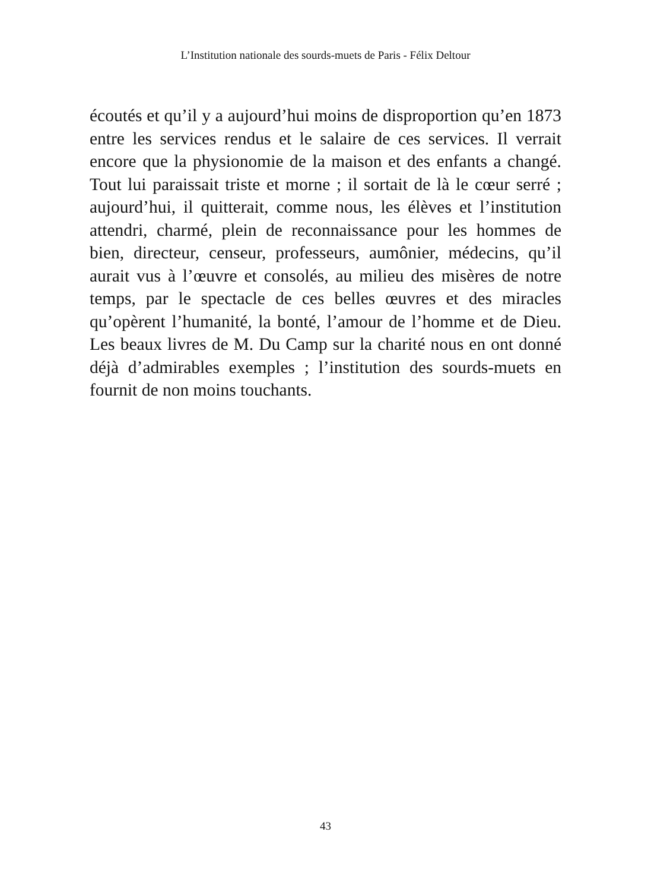L’Institution nationale des sourds-muets de Paris - Félix Deltour
écoutés et qu’il y a aujourd’hui moins de disproportion qu’en 1873 entre les services rendus et le salaire de ces services. Il verrait encore que la physionomie de la maison et des enfants a changé. Tout lui paraissait triste et morne ; il sortait de là le cœur serré ; aujourd’hui, il quitterait, comme nous, les élèves et l’institution attendri, charmé, plein de reconnaissance pour les hommes de bien, directeur, censeur, professeurs, aumônier, médecins, qu’il aurait vus à l’œuvre et consolés, au milieu des misères de notre temps, par le spectacle de ces belles œuvres et des miracles qu’opèrent l’humanité, la bonté, l’amour de l’homme et de Dieu. Les beaux livres de M. Du Camp sur la charité nous en ont donné déjà d’admirables exemples ; l’institution des sourds-muets en fournit de non moins touchants.
43